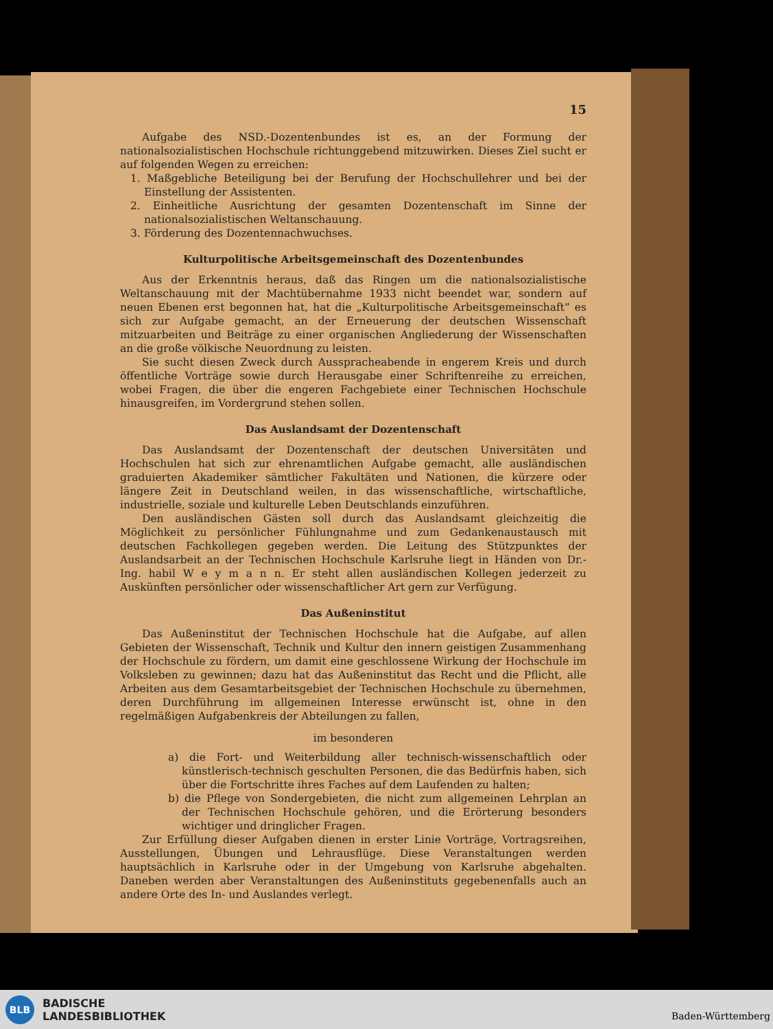15
Aufgabe des NSD.-Dozentenbundes ist es, an der Formung der nationalsozialistischen Hochschule richtunggebend mitzuwirken. Dieses Ziel sucht er auf folgenden Wegen zu erreichen:
1. Maßgebliche Beteiligung bei der Berufung der Hochschullehrer und bei der Einstellung der Assistenten.
2. Einheitliche Ausrichtung der gesamten Dozentenschaft im Sinne der nationalsozialistischen Weltanschauung.
3. Förderung des Dozentennachwuchses.
Kulturpolitische Arbeitsgemeinschaft des Dozentenbundes
Aus der Erkenntnis heraus, daß das Ringen um die nationalsozialistische Weltanschauung mit der Machtübernahme 1933 nicht beendet war, sondern auf neuen Ebenen erst begonnen hat, hat die „Kulturpolitische Arbeitsgemeinschaft“ es sich zur Aufgabe gemacht, an der Erneuerung der deutschen Wissenschaft mitzuarbeiten und Beiträge zu einer organischen Angliederung der Wissenschaften an die große völkische Neuordnung zu leisten.
Sie sucht diesen Zweck durch Aussprachеabende in engerem Kreis und durch öffentliche Vorträge sowie durch Herausgabe einer Schriftenreihe zu erreichen, wobei Fragen, die über die engeren Fachgebiete einer Technischen Hochschule hinausgreifen, im Vordergrund stehen sollen.
Das Auslandsamt der Dozentenschaft
Das Auslandsamt der Dozentenschaft der deutschen Universitäten und Hochschulen hat sich zur ehrenamtlichen Aufgabe gemacht, alle ausländischen graduierten Akademiker sämtlicher Fakultäten und Nationen, die kürzere oder längere Zeit in Deutschland weilen, in das wissenschaftliche, wirtschaftliche, industrielle, soziale und kulturelle Leben Deutschlands einzuführen.
Den ausländischen Gästen soll durch das Auslandsamt gleichzeitig die Möglichkeit zu persönlicher Fühlungnahme und zum Gedankenaustausch mit deutschen Fachkollegen gegeben werden. Die Leitung des Stützpunktes der Auslandsarbeit an der Technischen Hochschule Karlsruhe liegt in Händen von Dr.-Ing. habil W e y m a n n. Er steht allen ausländischen Kollegen jederzeit zu Auskünften persönlicher oder wissenschaftlicher Art gern zur Verfügung.
Das Außeninstitut
Das Außeninstitut der Technischen Hochschule hat die Aufgabe, auf allen Gebieten der Wissenschaft, Technik und Kultur den innern geistigen Zusammenhang der Hochschule zu fördern, um damit eine geschlossene Wirkung der Hochschule im Volksleben zu gewinnen; dazu hat das Außeninstitut das Recht und die Pflicht, alle Arbeiten aus dem Gesamtarbeitsgebiet der Technischen Hochschule zu übernehmen, deren Durchführung im allgemeinen Interesse erwünscht ist, ohne in den regelmäßigen Aufgabenkreis der Abteilungen zu fallen,
im besonderen
a) die Fort- und Weiterbildung aller technisch-wissenschaftlich oder künstlerisch-technisch geschulten Personen, die das Bedürfnis haben, sich über die Fortschritte ihres Faches auf dem Laufenden zu halten;
b) die Pflege von Sondergebieten, die nicht zum allgemeinen Lehrplan an der Technischen Hochschule gehören, und die Erörterung besonders wichtiger und dringlicher Fragen.
Zur Erfüllung dieser Aufgaben dienen in erster Linie Vorträge, Vortragsreihen, Ausstellungen, Übungen und Lehrausflüge. Diese Veranstaltungen werden hauptsächlich in Karlsruhe oder in der Umgebung von Karlsruhe abgehalten. Daneben werden aber Veranstaltungen des Außeninstituts gegebenenfalls auch an andere Orte des In- und Auslandes verlegt.
BLB
BADISCHE
LANDESBIBLIOTHEK
Baden-Württemberg